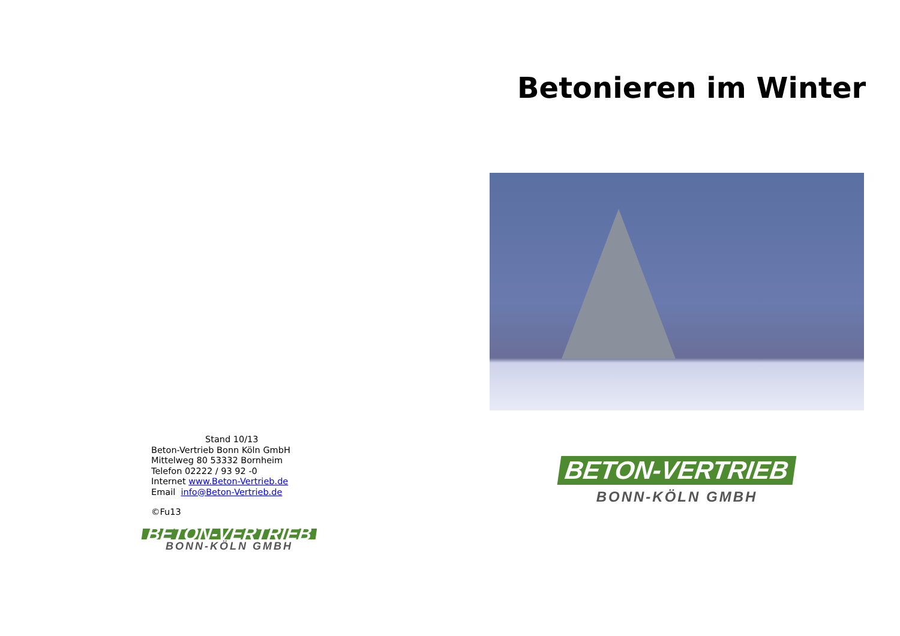Stand 10/13
Beton-Vertrieb Bonn Köln GmbH
Mittelweg 80 53332 Bornheim
Telefon 02222 / 93 92 -0
Internet www.Beton-Vertrieb.de
Email info@Beton-Vertrieb.de
©Fu13
BETON-VERTRIEB
BONN-KÖLN GMBH
Betonieren im Winter
BETON-VERTRIEB
BONN-KÖLN GMBH